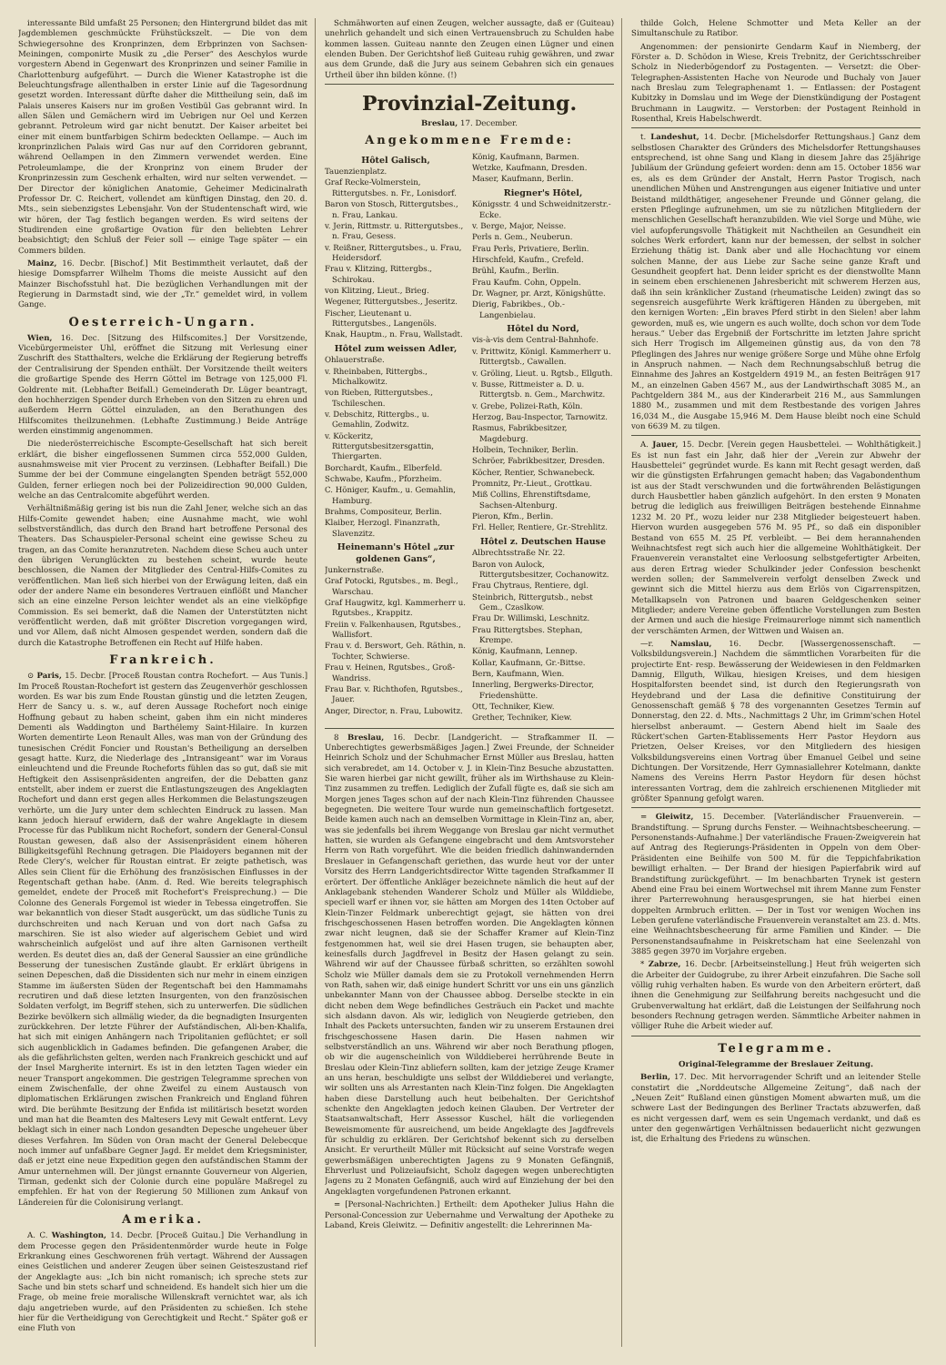interessante Bild umfaßt 25 Personen; den Hintergrund bildet das mit Jagdemblemen geschmückte Frühstückszelt. — Die von dem Schwiegersohne des Kronprinzen, dem Erbprinzen von Sachsen-Meiningen, componirte Musik zu „die Perser“ des Aeschylos wurde vorgestern Abend in Gegenwart des Kronprinzen und seiner Familie in Charlottenburg aufgeführt. — Durch die Wiener Katastrophe ist die Beleuchtungsfrage allenthalben in erster Linie auf die Tagesordnung gesetzt worden. Interessant dürfte daher die Mittheilung sein, daß im Palais unseres Kaisers nur im großen Vestibül Gas gebrannt wird. In allen Sälen und Gemächern wird im Uebrigen nur Oel und Kerzen gebrannt. Petroleum wird gar nicht benutzt. Der Kaiser arbeitet bei einer mit einem buntfarbigen Schirm bedeckten Oellampe. — Auch im kronprinzlichen Palais wird Gas nur auf den Corridoren gebrannt, während Oellampen in den Zimmern verwendet werden. Eine Petroleumlampe, die der Kronprinz von einem Bruder der Kronprinzessin zum Geschenk erhalten, wird nur selten verwendet. — Der Director der königlichen Anatomie, Geheimer Medicinalrath Professor Dr. C. Reichert, vollendet am künftigen Dinstag, den 20. d. Mts., sein siebenzigstes Lebensjahr. Von der Studentenschaft wird, wie wir hören, der Tag festlich begangen werden. Es wird seitens der Studirenden eine großartige Ovation für den beliebten Lehrer beabsichtigt; den Schluß der Feier soll — einige Tage später — ein Commers bilden.
Mainz, 16. Decbr. [Bischof.] Mit Bestimmtheit verlautet, daß der hiesige Domspfarrer Wilhelm Thoms die meiste Aussicht auf den Mainzer Bischofsstuhl hat. Die bezüglichen Verhandlungen mit der Regierung in Darmstadt sind, wie der „Tr.“ gemeldet wird, in vollem Gange.
Oesterreich-Ungarn.
Wien, 16. Dec. [Sitzung des Hilfscomites.] Der Vorsitzende, Vicebürgermeister Uhl, eröffnet die Sitzung mit Verlesung einer Zuschrift des Statthalters, welche die Erklärung der Regierung betreffs der Centralisirung der Spenden enthält. Der Vorsitzende theilt weiters die großartige Spende des Herrn Göttel im Betrage von 125,000 Fl. Goldrente mit. (Lebhafter Beifall.) Gemeinderath Dr. Lüger beantragt, den hochherzigen Spender durch Erheben von den Sitzen zu ehren und außerdem Herrn Göttel einzuladen, an den Berathungen des Hilfscomites theilzunehmen. (Lebhafte Zustimmung.) Beide Anträge werden einstimmig angenommen.
Die niederösterreichische Escompte-Gesellschaft hat sich bereit erklärt, die bisher eingeflossenen Summen circa 552,000 Gulden, ausnahmsweise mit vier Procent zu verzinsen. (Lebhafter Beifall.) Die Summe der bei der Commune eingelangten Spenden beträgt 552,000 Gulden, ferner erliegen noch bei der Polizeidirection 90,000 Gulden, welche an das Centralcomite abgeführt werden.
Verhältnißmäßig gering ist bis nun die Zahl Jener, welche sich an das Hilfs-Comite gewendet haben; eine Ausnahme macht, wie wohl selbstverständlich, das durch den Brand hart betroffene Personal des Theaters. Das Schauspieler-Personal scheint eine gewisse Scheu zu tragen, an das Comite heranzutreten. Nachdem diese Scheu auch unter den übrigen Verunglückten zu bestehen scheint, wurde heute beschlossen, die Namen der Mitglieder des Central-Hilfs-Comites zu veröffentlichen. Man ließ sich hierbei von der Erwägung leiten, daß ein oder der andere Name ein besonderes Vertrauen einflößt und Mancher sich an eine einzelne Person leichter wendet als an eine vielköpfige Commission. Es sei bemerkt, daß die Namen der Unterstützten nicht veröffentlicht werden, daß mit größter Discretion vorgegangen wird, und vor Allem, daß nicht Almosen gespendet werden, sondern daß die durch die Katastrophe Betroffenen ein Recht auf Hilfe haben.
Frankreich.
⊙ Paris, 15. Decbr. [Proceß Roustan contra Rochefort. — Aus Tunis.] Im Proceß Roustan-Rochefort ist gestern das Zeugenverhör geschlossen worden. Es war bis zum Ende Roustan günstig und die letzten Zeugen, Herr de Sancy u. s. w., auf deren Aussage Rochefort noch einige Hoffnung gebaut zu haben scheint, gaben ihm ein nicht minderes Dementi als Waddington und Barthélemy Saint-Hilaire. In kurzen Worten dementirte Leon Renault Alles, was man von der Gründung des tunesischen Crédit Foncier und Roustan's Betheiligung an derselben gesagt hatte. Kurz, die Niederlage des „Intransigeant“ war im Voraus einleuchtend und die Freunde Rocheforts fühlen das so gut, daß sie mit Heftigkeit den Assisenpräsidenten angreifen, der die Debatten ganz entstellt, aber indem er zuerst die Entlastungszeugen des Angeklagten Rochefort und dann erst gegen alles Herkommen die Belastungszeugen verhörte, um die Jury unter dem schlechten Eindruck zu lassen. Man kann jedoch hierauf erwidern, daß der wahre Angeklagte in diesem Processe für das Publikum nicht Rochefort, sondern der General-Consul Roustan gewesen, daß also der Assisenpräsident einem höheren Billigkeitsgefühl Rechnung getragen. Die Plaidoyers begannen mit der Rede Clery's, welcher für Roustan eintrat. Er zeigte pathetisch, was Alles sein Client für die Erhöhung des französischen Einflusses in der Regentschaft gethan habe. (Anm. d. Red. Wie bereits telegraphisch gemeldet, endete der Proceß mit Rochefort's Freisprechung.) — Die Colonne des Generals Forgemol ist wieder in Tebessa eingetroffen. Sie war bekanntlich von dieser Stadt ausgerückt, um das südliche Tunis zu durchschreiten und nach Keruan und von dort nach Gafsa zu marschiren. Sie ist also wieder auf algerischem Gebiet und wird wahrscheinlich aufgelöst und auf ihre alten Garnisonen vertheilt werden. Es deutet dies an, daß der General Saussier an eine gründliche Besserung der tunesischen Zustände glaubt. Er erklärt übrigens in seinen Depeschen, daß die Dissidenten sich nur mehr in einem einzigen Stamme im äußersten Süden der Regentschaft bei den Hammamahs recrutiren und daß diese letzten Insurgenten, von den französischen Soldaten verfolgt, im Begriff stehen, sich zu unterwerfen. Die südlichen Bezirke bevölkern sich allmälig wieder, da die begnadigten Insurgenten zurückkehren. Der letzte Führer der Aufständischen, Ali-ben-Khalifa, hat sich mit einigen Anhängern nach Tripolitanien geflüchtet; er soll sich augenblicklich in Gadames befinden. Die gefangenen Araber, die als die gefährlichsten gelten, werden nach Frankreich geschickt und auf der Insel Margherite internirt. Es ist in den letzten Tagen wieder ein neuer Transport angekommen. Die gestrigen Telegramme sprechen von einem Zwischenfalle, der ohne Zweifel zu einem Austausch von diplomatischen Erklärungen zwischen Frankreich und England führen wird. Die berühmte Besitzung der Enfida ist militärisch besetzt worden und man hat die Beamten des Maltesers Levy mit Gewalt entfernt. Levy beklagt sich in einer nach London gesandten Depesche ungeheuer über dieses Verfahren. Im Süden von Oran macht der General Delebecque noch immer auf unfaßbare Gegner Jagd. Er meldet dem Kriegsminister, daß er jetzt eine neue Expedition gegen den aufständischen Stamm der Amur unternehmen will. Der jüngst ernannte Gouverneur von Algerien, Tirman, gedenkt sich der Colonie durch eine populäre Maßregel zu empfehlen. Er hat von der Regierung 50 Millionen zum Ankauf von Ländereien für die Colonisirung verlangt.
Amerika.
A. C. Washington, 14. Decbr. [Proceß Guitau.] Die Verhandlung in dem Processe gegen den Präsidentenmörder wurde heute in Folge Erkrankung eines Geschworenen früh vertagt. Während der Aussagen eines Geistlichen und anderer Zeugen über seinen Geisteszustand rief der Angeklagte aus: „Ich bin nicht romanisch; ich spreche stets zur Sache und bin stets scharf und schneidend. Es handelt sich hier um die Frage, ob meine freie moralische Willenskraft vernichtet war, als ich daju angetrieben wurde, auf den Präsidenten zu schießen. Ich stehe hier für die Vertheidigung von Gerechtigkeit und Recht.“ Später goß er eine Fluth von
Schmähworten auf einen Zeugen, welcher aussagte, daß er (Guiteau) unehrlich gehandelt und sich einen Vertrauensbruch zu Schulden habe kommen lassen. Guiteau nannte den Zeugen einen Lügner und einen elenden Buben. Der Gerichtshof ließ Guiteau ruhig gewähren, und zwar aus dem Grunde, daß die Jury aus seinem Gebahren sich ein genaues Urtheil über ihn bilden könne. (!)
Provinzial-Zeitung.
Breslau, 17. December.
Angekommene Fremde:
Hôtel Galisch,
Tauenzienplatz.
Graf Recke-Volmerstein, Rittergutsbes. n. Fr., Lonisdorf.
Baron von Stosch, Rittergutsbes., n. Frau, Lankau.
v. Jerin, Rittmstr. u. Rittergutsbes., n. Frau, Gesess.
v. Reißner, Rittergutsbes., u. Frau, Heidersdorf.
Frau v. Klitzing, Rittergbs., Schirokau.
von Klitzing, Lieut., Brieg.
Wegener, Rittergutsbes., Jeseritz.
Fischer, Lieutenant u. Rittergutsbes., Langenöls.
Knak, Hauptm., n. Frau, Wallstadt.
Hôtel zum weissen Adler,
Ohlauerstraße.
v. Rheinbaben, Rittergbs., Michalkowitz.
von Rieben, Rittergutsbes., Tschileschen.
v. Debschitz, Rittergbs., u. Gemahlin, Zodwitz.
v. Köckeritz, Rittergutsbesitzersgattin, Thiergarten.
Borchardt, Kaufm., Elberfeld.
Schwabe, Kaufm., Pforzheim.
C. Höniger, Kaufm., u. Gemahlin, Hamburg.
Brahms, Compositeur, Berlin.
Klaiber, Herzogl. Finanzrath, Slavenzitz.
Heinemann's Hôtel „zur goldenen Gans“,
Junkernstraße.
Graf Potocki, Rgutsbes., m. Begl., Warschau.
Graf Haugwitz, kgl. Kammerherr u. Rgutsbes., Krappitz.
Freiin v. Falkenhausen, Rgutsbes., Wallisfort.
Frau v. d. Berswort, Geh. Räthin, n. Tochter, Schwierse.
Frau v. Heinen, Rgutsbes., Groß-Wandriss.
Frau Bar. v. Richthofen, Rgutsbes., Jauer.
Anger, Director, n. Frau, Lubowitz.
König, Kaufmann, Barmen.
Wetzke, Kaufmann, Dresden.
Maser, Kaufmann, Berlin.
Riegner's Hôtel,
Königsstr. 4 und Schweidnitzerstr.-Ecke.
v. Berge, Major, Neisse.
Perls n. Gem., Neuberun.
Frau Perls, Privatiere, Berlin.
Hirschfeld, Kaufm., Crefeld.
Brühl, Kaufm., Berlin.
Frau Kaufm. Cohn, Oppeln.
Dr. Wagner, pr. Arzt, Königshütte.
Dierig, Fabrikbes., Ob.-Langenbielau.
Hôtel du Nord,
vis-à-vis dem Central-Bahnhofe.
v. Prittwitz, Königl. Kammerherr u. Rittergtsb., Cawallen.
v. Gröling, Lieut. u. Rgtsb., Ellguth.
v. Busse, Rittmeister a. D. u. Rittergtsb. n. Gem., Marchwitz.
v. Grebe, Polizei-Rath, Köln.
Herzog, Bau-Inspector, Tarnowitz.
Rasmus, Fabrikbesitzer, Magdeburg.
Holbein, Techniker, Berlin.
Schröer, Fabrikbesitzer, Dresden.
Köcher, Rentier, Schwanebeck.
Promnitz, Pr.-Lieut., Grottkau.
Miß Collins, Ehrenstiftsdame, Sachsen-Altenburg.
Pieron, Kfm., Berlin.
Frl. Heller, Rentiere, Gr.-Strehlitz.
Hôtel z. Deutschen Hause
Albrechtsstraße Nr. 22.
Baron von Aulock, Rittergutsbesitzer, Cochanowitz.
Frau Chytraus, Rentiere, dgl.
Steinbrich, Rittergutsb., nebst Gem., Czaslkow.
Frau Dr. Willimski, Leschnitz.
Frau Rittergtsbes. Stephan, Krempe.
König, Kaufmann, Lennep.
Kollar, Kaufmann, Gr.-Bittse.
Bern, Kaufmann, Wien.
Innerling, Bergwerks-Director, Friedenshütte.
Ott, Techniker, Kiew.
Grether, Techniker, Kiew.
8 Breslau, 16. Decbr. [Landgericht. — Strafkammer II. — Unberechtigtes gewerbsmäßiges Jagen.] Zwei Freunde, der Schneider Heinrich Scholz und der Schuhmacher Ernst Müller aus Breslau, hatten sich verabredet, am 14. October v. J. in Klein-Tinz Besuche abzustatten. Sie waren hierbei gar nicht gewillt, früher als im Wirthshause zu Klein-Tinz zusammen zu treffen. Lediglich der Zufall fügte es, daß sie sich am Morgen jenes Tages schon auf der nach Klein-Tinz führenden Chaussee begegneten. Die weitere Tour wurde nun gemeinschaftlich fortgesetzt. Beide kamen auch nach an demselben Vormittage in Klein-Tinz an, aber, was sie jedenfalls bei ihrem Weggange von Breslau gar nicht vermuthet hatten, sie wurden als Gefangene eingebracht und dem Amtsvorsteher Herrn von Rath vorgeführt. Wie die beiden friedlich dahinwandernden Breslauer in Gefangenschaft geriethen, das wurde heut vor der unter Vorsitz des Herrn Landgerichtsdirector Witte tagenden Strafkammer II erörtert. Der öffentliche Ankläger bezeichnete nämlich die heut auf der Anklagebank stehenden Wanderer Scholz und Müller als Wilddiebe, speciell warf er ihnen vor, sie hätten am Morgen des 14ten October auf Klein-Tinzer Feldmark unberechtigt gejagt, sie hätten von drei frischgeschossenen Hasen betroffen worden. Die Angeklagten können zwar nicht leugnen, daß sie der Schaffer Kramer auf Klein-Tinz festgenommen hat, weil sie drei Hasen trugen, sie behaupten aber, keinesfalls durch Jagdfrevel in Besitz der Hasen gelangt zu sein. Während wir auf der Chaussee fürbaß schritten, so erzählten sowohl Scholz wie Müller damals dem sie zu Protokoll vernehmenden Herrn von Rath, sahen wir, daß einige hundert Schritt vor uns ein uns gänzlich unbekannter Mann von der Chaussee abbog. Derselbe steckte in ein dicht neben dem Wege befindliches Gesträuch ein Packet und machte sich alsdann davon. Als wir, lediglich von Neugierde getrieben, den Inhalt des Packets untersuchten, fanden wir zu unserem Erstaunen drei frischgeschossene Hasen darin. Die Hasen nahmen wir selbstverständlich an uns. Während wir aber noch Berathung pflogen, ob wir die augenscheinlich von Wilddieberei herrührende Beute in Breslau oder Klein-Tinz abliefern sollten, kam der jetzige Zeuge Kramer an uns heran, beschuldigte uns selbst der Wilddieberei und verlangte, wir sollten uns als Arrestanten nach Klein-Tinz folgen. Die Angeklagten haben diese Darstellung auch heut beibehalten. Der Gerichtshof schenkte den Angeklagten jedoch keinen Glauben. Der Vertreter der Staatsanwaltschaft, Herr Assessor Kuschel, hält die vorliegenden Beweismomente für ausreichend, um beide Angeklagte des Jagdfrevels für schuldig zu erklären. Der Gerichtshof bekennt sich zu derselben Ansicht. Er verurtheilt Müller mit Rücksicht auf seine Vorstrafe wegen gewerbsmäßigen unberechtigten Jagens zu 9 Monaten Gefängniß, Ehrverlust und Polizeiaufsicht, Scholz dagegen wegen unberechtigten Jagens zu 2 Monaten Gefängniß, auch wird auf Einziehung der bei den Angeklagten vorgefundenen Patronen erkannt.
= [Personal-Nachrichten.] Ertheilt: dem Apotheker Julius Hahn die Personal-Concession zur Uebernahme und Verwaltung der Apotheke zu Laband, Kreis Gleiwitz. — Definitiv angestellt: die Lehrerinnen Ma-
thilde Golch, Helene Schmotter und Meta Keller an der Simultanschule zu Ratibor.
Angenommen: der pensionirte Gendarm Kauf in Niemberg, der Förster a. D. Schödon in Wiese, Kreis Trebnitz, der Gerichtsschreiber Scholz in Niederbögendorf zu Postagenten. — Versetzt: die Ober-Telegraphen-Assistenten Hache von Neurode und Buchaly von Jauer nach Breslau zum Telegraphenamt 1. — Entlassen: der Postagent Kubitzky in Domslau und im Wege der Dienstkündigung der Postagent Bruchmann in Laugwitz. — Verstorben: der Postagent Reinhold in Rosenthal, Kreis Habelschwerdt.
t. Landeshut, 14. Decbr. [Michelsdorfer Rettungshaus.] Ganz dem selbstlosen Charakter des Gründers des Michelsdorfer Rettungshauses entsprechend, ist ohne Sang und Klang in diesem Jahre das 25jährige Jubiläum der Gründung gefeiert worden: denn am 15. October 1856 war es, als es dem Gründer der Anstalt, Herrn Pastor Trogisch, nach unendlichen Mühen und Anstrengungen aus eigener Initiative und unter Beistand mildthätiger, angesehener Freunde und Gönner gelang, die ersten Pfleglinge aufzunehmen, um sie zu nützlichen Mitgliedern der menschlichen Gesellschaft heranzubilden. Wie viel Sorge und Mühe, wie viel aufopferungsvolle Thätigkeit mit Nachtheilen an Gesundheit ein solches Werk erfordert, kann nur der bemessen, der selbst in solcher Erziehung thätig ist. Dank aber und alle Hochachtung vor einem solchen Manne, der aus Liebe zur Sache seine ganze Kraft und Gesundheit geopfert hat. Denn leider spricht es der dienstwollte Mann in seinem eben erschienenen Jahresbericht mit schwerem Herzen aus, daß ihn sein kränklicher Zustand (rheumatische Leiden) zwingt das so segensreich ausgeführte Werk kräftigeren Händen zu übergeben, mit den kernigen Worten: „Ein braves Pferd stirbt in den Sielen! aber lahm geworden, muß es, wie ungern es auch wollte, doch schon vor dem Tode heraus.“ Ueber das Ergebniß der Fortschritte im letzten Jahre spricht sich Herr Trogisch im Allgemeinen günstig aus, da von den 78 Pfleglingen des Jahres nur wenige größere Sorge und Mühe ohne Erfolg in Anspruch nahmen. — Nach dem Rechnungsabschluß betrug die Einnahme des Jahres an Kostgeldern 4919 M., an festen Beiträgen 917 M., an einzelnen Gaben 4567 M., aus der Landwirthschaft 3085 M., an Pachtgeldern 384 M., aus der Kinderarbeit 216 M., aus Sammlungen 1880 M., zusammen und mit dem Restbestande des vorigen Jahres 16,034 M., die Ausgabe 15,946 M. Dem Hause bleibt noch eine Schuld von 6639 M. zu tilgen.
A. Jauer, 15. Decbr. [Verein gegen Hausbettelei. — Wohlthätigkeit.] Es ist nun fast ein Jahr, daß hier der „Verein zur Abwehr der Hausbettelei“ gegründet wurde. Es kann mit Recht gesagt werden, daß wir die günstigsten Erfahrungen gemacht haben; das Vagabondenthum ist aus der Stadt verschwunden und die fortwährenden Belästigungen durch Hausbettler haben gänzlich aufgehört. In den ersten 9 Monaten betrug die lediglich aus freiwilligen Beiträgen bestehende Einnahme 1232 M. 20 Pf., wozu leider nur 238 Mitglieder beigesteuert haben. Hiervon wurden ausgegeben 576 M. 95 Pf., so daß ein disponibler Bestand von 655 M. 25 Pf. verbleibt. — Bei dem herannahenden Weihnachtsfest regt sich auch hier die allgemeine Wohlthätigkeit. Der Frauenverein veranstaltet eine Verloosung selbstgefertigter Arbeiten, aus deren Ertrag wieder Schulkinder jeder Confession beschenkt werden sollen; der Sammelverein verfolgt denselben Zweck und gewinnt sich die Mittel hierzu aus dem Erlös von Cigarrenspitzen, Metallkapseln von Patronen und baaren Geldgeschenken seiner Mitglieder; andere Vereine geben öffentliche Vorstellungen zum Besten der Armen und auch die hiesige Freimaurerloge nimmt sich namentlich der verschämten Armen, der Wittwen und Waisen an.
—r. Namslau, 16. Decbr. [Wassergenossenschaft. — Volksbildungsverein.] Nachdem die sämmtlichen Vorarbeiten für die projectirte Ent- resp. Bewässerung der Weidewiesen in den Feldmarken Damnig, Ellguth, Wilkau, hiesigen Kreises, und dem hiesigen Hospitalforsten beendet sind, ist durch den Regierungsrath von Heydebrand und der Lasa die definitive Constituirung der Genossenschaft gemäß § 78 des vorgenannten Gesetzes Termin auf Donnerstag, den 22. d. Mts., Nachmittags 2 Uhr, im Grimm'schen Hotel hierselbst anberaumt. — Gestern Abend hielt im Saale des Rückert'schen Garten-Etablissements Herr Pastor Heydorn aus Prietzen, Oelser Kreises, vor den Mitgliedern des hiesigen Volksbildungsvereins einen Vortrag über Emanuel Geibel und seine Dichtungen. Der Vorsitzende, Herr Gymnasiallehrer Kotelmann, dankte Namens des Vereins Herrn Pastor Heydorn für desen höchst interessanten Vortrag, dem die zahlreich erschienenen Mitglieder mit größter Spannung gefolgt waren.
= Gleiwitz, 15. December. [Vaterländischer Frauenverein. — Brandstiftung. — Sprung durchs Fenster. — Weihnachtsbescheerung. — Personenstands-Aufnahme.] Der vaterländische Frauen-Zweigverein hat auf Antrag des Regierungs-Präsidenten in Oppeln von dem Ober-Präsidenten eine Beihilfe von 500 M. für die Teppichfabrikation bewilligt erhalten. — Der Brand der hiesigen Papierfabrik wird auf Brandstiftung zurückgeführt. — Im benachbarten Trynek ist gestern Abend eine Frau bei einem Wortwechsel mit ihrem Manne zum Fenster ihrer Parterrewohnung herausgesprungen, sie hat hierbei einen doppelten Armbruch erlitten. — Der in Tost vor wenigen Wochen ins Leben gerufene vaterländische Frauenverein veranstaltet am 23. d. Mts. eine Weihnachtsbescheerung für arme Familien und Kinder. — Die Personenstandsaufnahme in Peiskretscham hat eine Seelenzahl von 3885 gegen 3970 im Vorjahre ergeben.
* Zabrze, 16. Decbr. [Arbeitseinstellung.] Heut früh weigerten sich die Arbeiter der Guidogrube, zu ihrer Arbeit einzufahren. Die Sache soll völlig ruhig verhalten haben. Es wurde von den Arbeitern erörtert, daß ihnen die Genehmigung zur Seilfahrung bereits nachgesucht und die Grubenverwaltung hat erklärt, daß die Leistungen der Seilfahrung noch besonders Rechnung getragen werden. Sämmtliche Arbeiter nahmen in völliger Ruhe die Arbeit wieder auf.
Telegramme.
Original-Telegramme der Breslauer Zeitung.
Berlin, 17. Dec. Mit hervorragender Schrift und an leitender Stelle constatirt die „Norddeutsche Allgemeine Zeitung“, daß nach der „Neuen Zeit“ Rußland einen günstigen Moment abwarten muß, um die schwere Last der Bedingungen des Berliner Tractats abzuwerfen, daß es nicht vergessen darf, wem es sein Ungemach verdankt, und daß es unter den gegenwärtigen Verhältnissen bedauerlicht nicht gezwungen ist, die Erhaltung des Friedens zu wünschen.